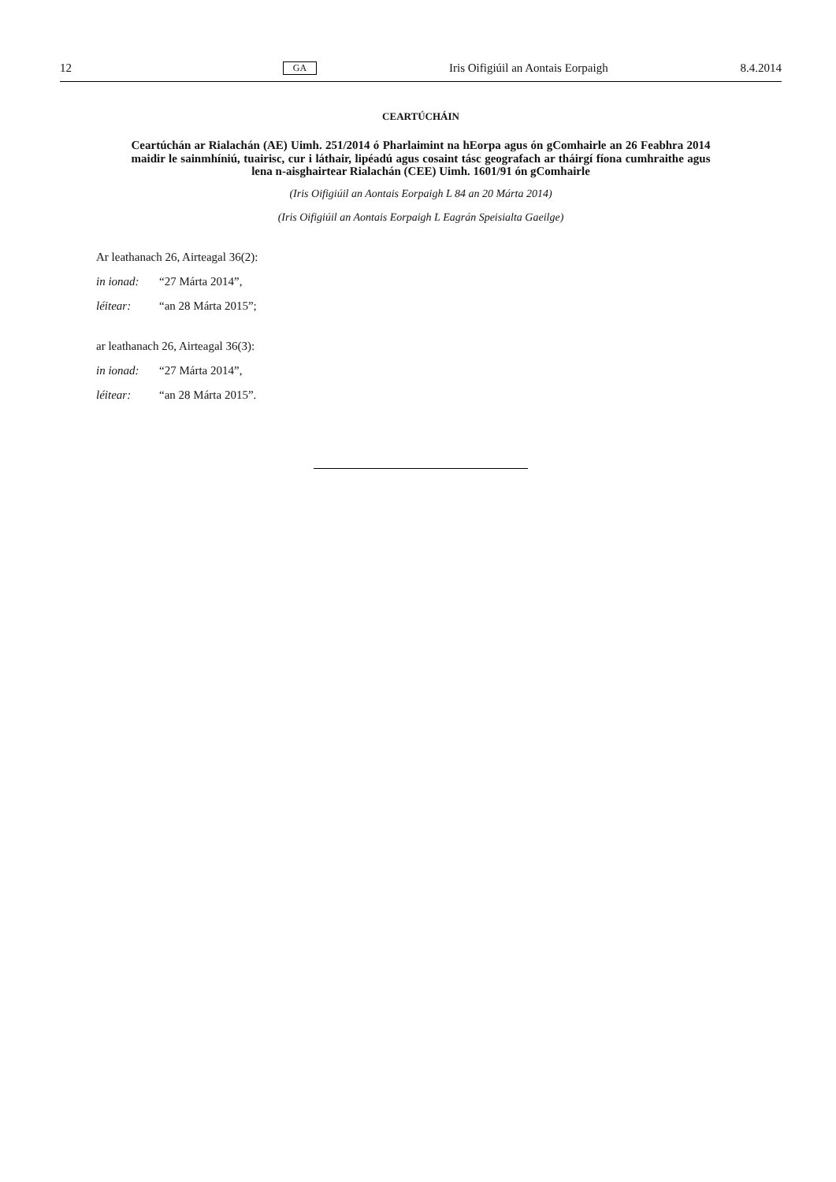12 GA Iris Oifigiúil an Aontais Eorpaigh 8.4.2014
CEARTÚCHÁIN
Ceartúchán ar Rialachán (AE) Uimh. 251/2014 ó Pharlaimint na hEorpa agus ón gComhairle an 26 Feabhra 2014 maidir le sainmhíniú, tuairisc, cur i láthair, lipéadú agus cosaint tásc geografach ar tháirgí fíona cumhraithe agus lena n-aisghairtear Rialachán (CEE) Uimh. 1601/91 ón gComhairle
(Iris Oifigiúil an Aontais Eorpaigh L 84 an 20 Márta 2014)
(Iris Oifigiúil an Aontais Eorpaigh L Eagrán Speisialta Gaeilge)
Ar leathanach 26, Airteagal 36(2):
in ionad: “27 Márta 2014”,
léitear: “an 28 Márta 2015”;
ar leathanach 26, Airteagal 36(3):
in ionad: “27 Márta 2014”,
léitear: “an 28 Márta 2015”.